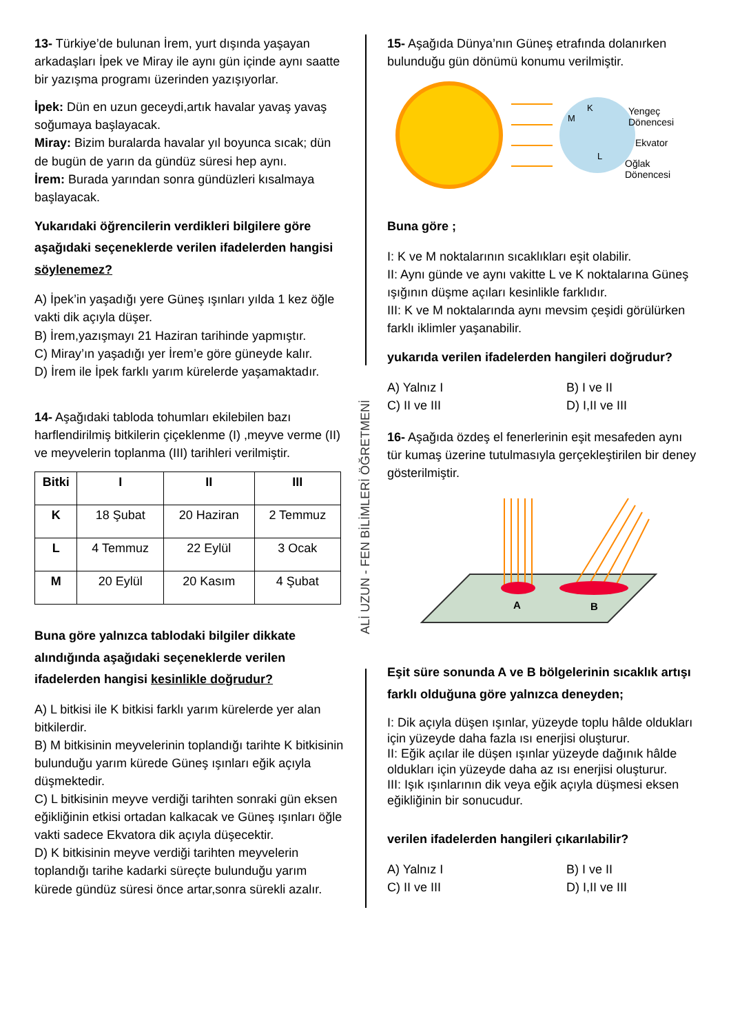13- Türkiye’de bulunan İrem, yurt dışında yaşayan arkadaşları İpek ve Miray ile aynı gün içinde aynı saatte bir yazışma programı üzerinden yazışıyorlar.
İpek: Dün en uzun geceydi,artık havalar yavaş yavaş soğumaya başlayacak.
Miray: Bizim buralarda havalar yıl boyunca sıcak; dün de bugün de yarın da gündüz süresi hep aynı.
İrem: Burada yarından sonra gündüzleri kısalmaya başlayacak.
Yukarıdaki öğrencilerin verdikleri bilgilere göre aşağıdaki seçeneklerde verilen ifadelerden hangisi söylenemez?
A) İpek’in yaşadığı yere Güneş ışınları yılda 1 kez öğle vakti dik açıyla düşer.
B) İrem,yazışmayı 21 Haziran tarihinde yapmıştır.
C) Miray’ın yaşadığı yer İrem’e göre güneyde kalır.
D) İrem ile İpek farklı yarım kürelerde yaşamaktadır.
14- Aşağıdaki tabloda tohumları ekilebilen bazı harflendirilmiş bitkilerin çiçeklenme (I) ,meyve verme (II) ve meyvelerin toplanma (III) tarihleri verilmiştir.
| Bitki | I | II | III |
| --- | --- | --- | --- |
| K | 18 Şubat | 20 Haziran | 2 Temmuz |
| L | 4 Temmuz | 22 Eylül | 3 Ocak |
| M | 20 Eylül | 20 Kasım | 4 Şubat |
Buna göre yalnızca tablodaki bilgiler dikkate alındığında aşağıdaki seçeneklerde verilen ifadelerden hangisi kesinlikle doğrudur?
A) L bitkisi ile K bitkisi farklı yarım kürelerde yer alan bitkilerdir.
B) M bitkisinin meyvelerinin toplandığı tarihte K bitkisinin bulunduğu yarım kürede Güneş ışınları eğik açıyla düşmektedir.
C) L bitkisinin meyve verdiği tarihten sonraki gün eksen eğikliğinin etkisi ortadan kalkacak ve Güneş ışınları öğle vakti sadece Ekvatora dik açıyla düşecektir.
D) K bitkisinin meyve verdiği tarihten meyvelerin toplandığı tarihe kadarki süreçte bulunduğu yarım kürede gündüz süresi önce artar,sonra sürekli azalır.
15- Aşağıda Dünya’nın Güneş etrafında dolanırken bulunduğu gün dönümü konumu verilmiştir.
Yengeç
Dönencesi
Ekvator
Oğlak
Dönencesi
K
M
L
Buna göre ;
I: K ve M noktalarının sıcaklıkları eşit olabilir.
II: Aynı günde ve aynı vakitte L ve K noktalarına Güneş ışığının düşme açıları kesinlikle farklıdır.
III: K ve M noktalarında aynı mevsim çeşidi görülürken farklı iklimler yaşanabilir.
yukarıda verilen ifadelerden hangileri doğrudur?
A) Yalnız I B) I ve II C) II ve III D) I,II ve III
16- Aşağıda özdeş el fenerlerinin eşit mesafeden aynı tür kumaş üzerine tutulmasıyla gerçekleştirilen bir deney gösterilmiştir.
A
B
Eşit süre sonunda A ve B bölgelerinin sıcaklık artışı farklı olduğuna göre yalnızca deneyden;
I: Dik açıyla düşen ışınlar, yüzeyde toplu hâlde oldukları için yüzeyde daha fazla ısı enerjisi oluşturur.
II: Eğik açılar ile düşen ışınlar yüzeyde dağınık hâlde oldukları için yüzeyde daha az ısı enerjisi oluşturur.
III: Işık ışınlarının dik veya eğik açıyla düşmesi eksen eğikliğinin bir sonucudur.
verilen ifadelerden hangileri çıkarılabilir?
A) Yalnız I B) I ve II C) II ve III D) I,II ve III
ALİ UZUN - FEN BİLİMLERİ ÖĞRETMENİ